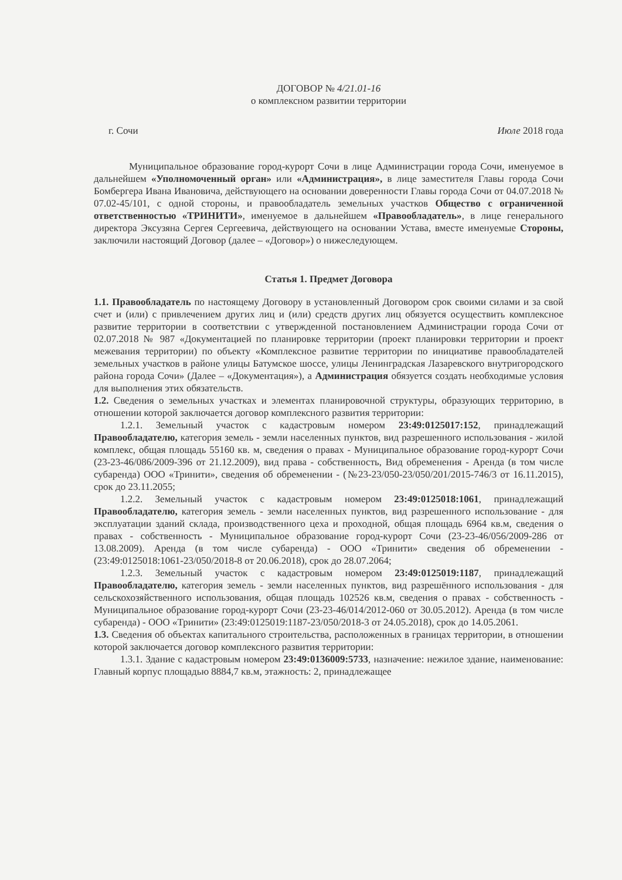ДОГОВОР № 4/21.01-16
о комплексном развитии территории
г. Сочи Июле 2018 года
Муниципальное образование город-курорт Сочи в лице Администрации города Сочи, именуемое в дальнейшем «Уполномоченный орган» или «Администрация», в лице заместителя Главы города Сочи Бомбергера Ивана Ивановича, действующего на основании доверенности Главы города Сочи от 04.07.2018 № 07.02-45/101, с одной стороны, и правообладатель земельных участков Общество с ограниченной ответственностью «ТРИНИТИ», именуемое в дальнейшем «Правообладатель», в лице генерального директора Эксузяна Сергея Сергеевича, действующего на основании Устава, вместе именуемые Стороны, заключили настоящий Договор (далее – «Договор») о нижеследующем.
Статья 1. Предмет Договора
1.1. Правообладатель по настоящему Договору в установленный Договором срок своими силами и за свой счет и (или) с привлечением других лиц и (или) средств других лиц обязуется осуществить комплексное развитие территории в соответствии с утвержденной постановлением Администрации города Сочи от 02.07.2018 № 987 «Документацией по планировке территории (проект планировки территории и проект межевания территории) по объекту «Комплексное развитие территории по инициативе правообладателей земельных участков в районе улицы Батумское шоссе, улицы Ленинградская Лазаревского внутригородского района города Сочи» (Далее – «Документация»), а Администрация обязуется создать необходимые условия для выполнения этих обязательств.
1.2. Сведения о земельных участках и элементах планировочной структуры, образующих территорию, в отношении которой заключается договор комплексного развития территории:
1.2.1. Земельный участок с кадастровым номером 23:49:0125017:152, принадлежащий Правообладателю, категория земель - земли населенных пунктов, вид разрешенного использования - жилой комплекс, общая площадь 55160 кв. м, сведения о правах - Муниципальное образование город-курорт Сочи (23-23-46/086/2009-396 от 21.12.2009), вид права - собственность, Вид обременения - Аренда (в том числе субаренда) ООО «Тринити», сведения об обременении - (№23-23/050-23/050/201/2015-746/3 от 16.11.2015), срок до 23.11.2055;
1.2.2. Земельный участок с кадастровым номером 23:49:0125018:1061, принадлежащий Правообладателю, категория земель - земли населенных пунктов, вид разрешенного использование - для эксплуатации зданий склада, производственного цеха и проходной, общая площадь 6964 кв.м, сведения о правах - собственность - Муниципальное образование город-курорт Сочи (23-23-46/056/2009-286 от 13.08.2009). Аренда (в том числе субаренда) - ООО «Тринити» сведения об обременении - (23:49:0125018:1061-23/050/2018-8 от 20.06.2018), срок до 28.07.2064;
1.2.3. Земельный участок с кадастровым номером 23:49:0125019:1187, принадлежащий Правообладателю, категория земель - земли населенных пунктов, вид разрешённого использования - для сельскохозяйственного использования, общая площадь 102526 кв.м, сведения о правах - собственность - Муниципальное образование город-курорт Сочи (23-23-46/014/2012-060 от 30.05.2012). Аренда (в том числе субаренда) - ООО «Тринити» (23:49:0125019:1187-23/050/2018-3 от 24.05.2018), срок до 14.05.2061.
1.3. Сведения об объектах капитального строительства, расположенных в границах территории, в отношении которой заключается договор комплексного развития территории:
1.3.1. Здание с кадастровым номером 23:49:0136009:5733, назначение: нежилое здание, наименование: Главный корпус площадью 8884,7 кв.м, этажность: 2, принадлежащее